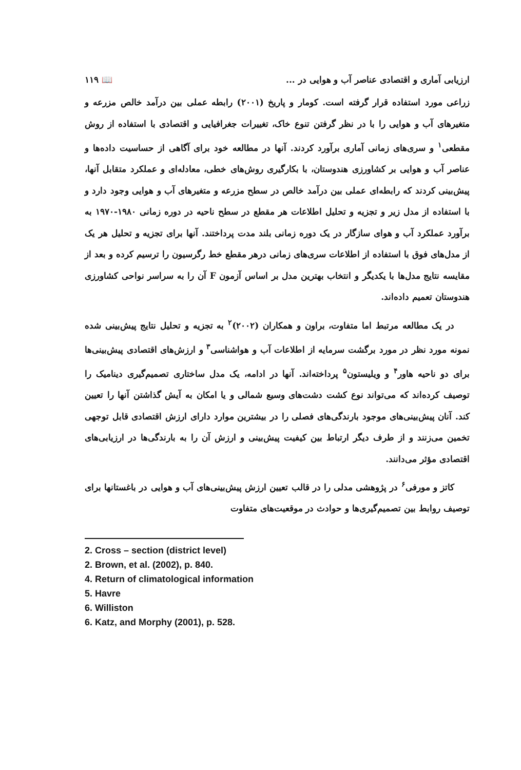ارزیابی آماری و اقتصادی عناصر آب و هوایی در ... 📖 ۱۱۹
زراعی مورد استفاده قرار گرفته است. کومار و پاریخ (۲۰۰۱) رابطه عملی بین درآمد خالص مزرعه و متغیرهای آب و هوایی را با در نظر گرفتن تنوع خاک، تغییرات جغرافیایی و اقتصادی با استفاده از روش مقطعی<sup>۱</sup> و سری‌های زمانی آماری برآورد کردند. آنها در مطالعه خود برای آگاهی از حساسیت داده‌ها و عناصر آب و هوایی بر کشاورزی هندوستان، با بکارگیری روش‌های خطی، معادله‌ای و عملکرد متقابل آنها، پیش‌بینی کردند که رابطه‌ای عملی بین درآمد خالص در سطح مزرعه و متغیرهای آب و هوایی وجود دارد و با استفاده از مدل زیر و تجزیه و تحلیل اطلاعات هر مقطع در سطح ناحیه در دوره زمانی ۱۹۸۰-۱۹۷۰ به برآورد عملکرد آب و هوای سازگار در یک دوره زمانی بلند مدت پرداختند. آنها برای تجزیه و تحلیل هر یک از مدل‌های فوق با استفاده از اطلاعات سری‌های زمانی درهر مقطع خط رگرسیون را ترسیم کرده و بعد از مقایسه نتایج مدل‌ها با یکدیگر و انتخاب بهترین مدل بر اساس آزمون F آن را به سراسر نواحی کشاورزی هندوستان تعمیم داده‌اند.
در یک مطالعه مرتبط اما متفاوت، براون و همکاران (۲۰۰۲)<sup>۲</sup> به تجزیه و تحلیل نتایج پیش‌بینی شده نمونه مورد نظر در مورد برگشت سرمایه از اطلاعات آب و هواشناسی<sup>۳</sup> و ارزش‌های اقتصادی پیش‌بینی‌ها برای دو ناحیه هاور<sup>۴</sup> و ویلیستون<sup>۵</sup> پرداخته‌اند. آنها در ادامه، یک مدل ساختاری تصمیم‌گیری دینامیک را توصیف کرده‌اند که می‌تواند نوع کشت دشت‌های وسیع شمالی و یا امکان به آیش گذاشتن آنها را تعیین کند. آنان پیش‌بینی‌های موجود بارندگی‌های فصلی را در بیشترین موارد دارای ارزش اقتصادی قابل توجهی تخمین می‌زنند و از طرف دیگر ارتباط بین کیفیت پیش‌بینی و ارزش آن را به بارندگی‌ها در ارزیابی‌های اقتصادی مؤثر می‌دانند.
کاتز و مورفی<sup>۶</sup> در پژوهشی مدلی را در قالب تعیین ارزش پیش‌بینی‌های آب و هوایی در باغستانها برای توصیف روابط بین تصمیم‌گیری‌ها و حوادث در موقعیت‌های متفاوت
2. Cross – section (district level)
2. Brown, et al. (2002), p. 840.
4. Return of climatological information
5. Havre
6. Williston
6. Katz, and Morphy (2001), p. 528.